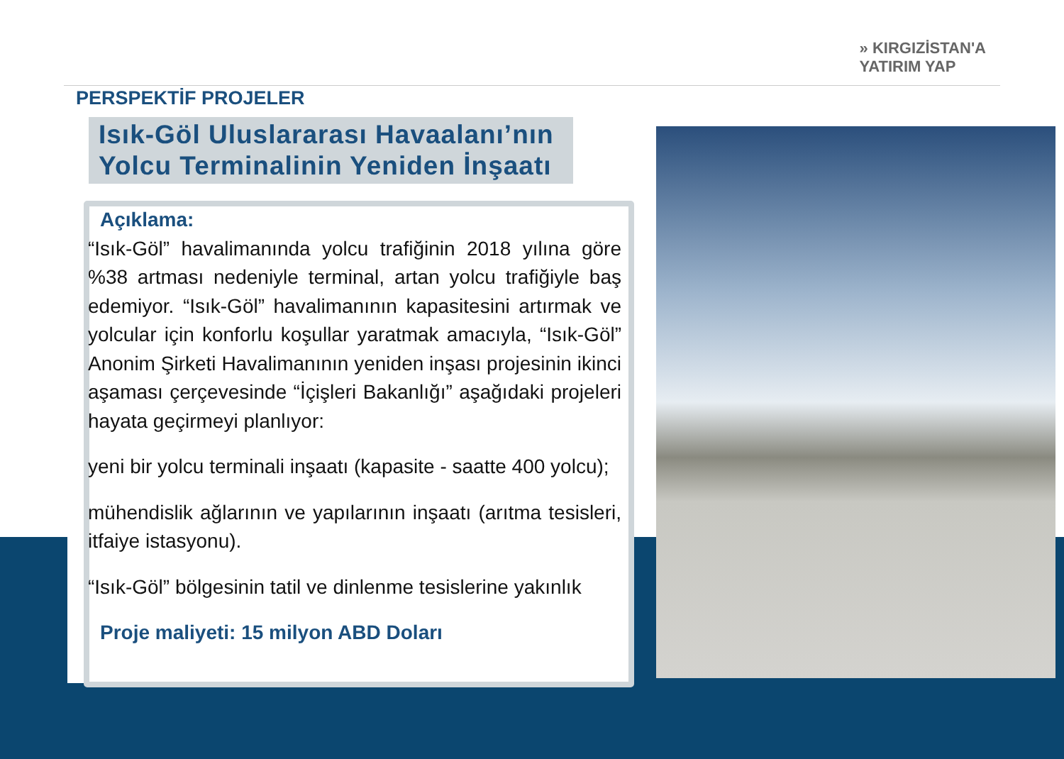» KIRGIZİSTAN'A
YATIRIM YAP
PERSPEKTİF PROJELER
Isık-Göl Uluslararası Havaalanı’nın Yolcu Terminalinin Yeniden İnşaatı
Açıklama:
“Isık-Göl” havalimanında yolcu trafiğinin 2018 yılına göre %38 artması nedeniyle terminal, artan yolcu trafiğiyle baş edemiyor. “Isık-Göl” havalimanının kapasitesini artırmak ve yolcular için konforlu koşullar yaratmak amacıyla, “Isık-Göl” Anonim Şirketi Havalimanının yeniden inşası projesinin ikinci aşaması çerçevesinde “İçişleri Bakanlığı” aşağıdaki projeleri hayata geçirmeyi planlıyor:
yeni bir yolcu terminali inşaatı (kapasite - saatte 400 yolcu);
mühendislik ağlarının ve yapılarının inşaatı (arıtma tesisleri, itfaiye istasyonu).
“Isık-Göl” bölgesinin tatil ve dinlenme tesislerine yakınlık
Proje maliyeti: 15 milyon ABD Doları